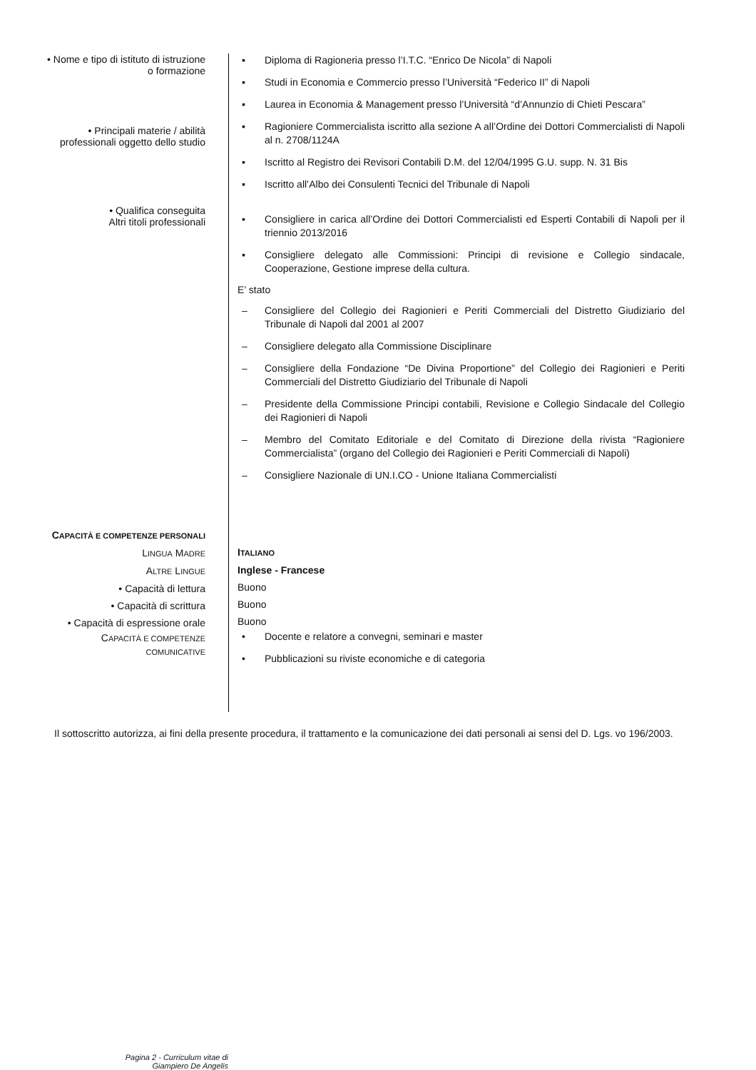• Nome e tipo di istituto di istruzione
o formazione
• Principali materie / abilità
professionali oggetto dello studio
• Qualifica conseguita
Altri titoli professionali
▪ Diploma di Ragioneria presso l’I.T.C. “Enrico De Nicola” di Napoli
▪ Studi in Economia e Commercio presso l’Università “Federico II” di Napoli
▪ Laurea in Economia & Management presso l’Università “d’Annunzio di Chieti Pescara”
▪ Ragioniere Commercialista iscritto alla sezione A all’Ordine dei Dottori Commercialisti di Napoli al n. 2708/1124A
▪ Iscritto al Registro dei Revisori Contabili D.M. del 12/04/1995 G.U. supp. N. 31 Bis
▪ Iscritto all’Albo dei Consulenti Tecnici del Tribunale di Napoli
▪ Consigliere in carica all’Ordine dei Dottori Commercialisti ed Esperti Contabili di Napoli per il triennio 2013/2016
▪ Consigliere delegato alle Commissioni: Principi di revisione e Collegio sindacale, Cooperazione, Gestione imprese della cultura.
E’ stato
– Consigliere del Collegio dei Ragionieri e Periti Commerciali del Distretto Giudiziario del Tribunale di Napoli dal 2001 al 2007
– Consigliere delegato alla Commissione Disciplinare
– Consigliere della Fondazione “De Divina Proportione” del Collegio dei Ragionieri e Periti Commerciali del Distretto Giudiziario del Tribunale di Napoli
– Presidente della Commissione Principi contabili, Revisione e Collegio Sindacale del Collegio dei Ragionieri di Napoli
– Membro del Comitato Editoriale e del Comitato di Direzione della rivista “Ragioniere Commercialista” (organo del Collegio dei Ragionieri e Periti Commerciali di Napoli)
– Consigliere Nazionale di UN.I.CO - Unione Italiana Commercialisti
CAPACITÀ E COMPETENZE PERSONALI
LINGUA MADRE
ALTRE LINGUE
• Capacità di lettura
• Capacità di scrittura
• Capacità di espressione orale
CAPACITÀ E COMPETENZE
COMUNICATIVE
ITALIANO
Inglese - Francese
Buono
Buono
Buono
• Docente e relatore a convegni, seminari e master
• Pubblicazioni su riviste economiche e di categoria
Il sottoscritto autorizza, ai fini della presente procedura, il trattamento e la comunicazione dei dati personali ai sensi del D. Lgs. vo 196/2003.
Pagina 2 - Curriculum vitae di
Giampiero De Angelis